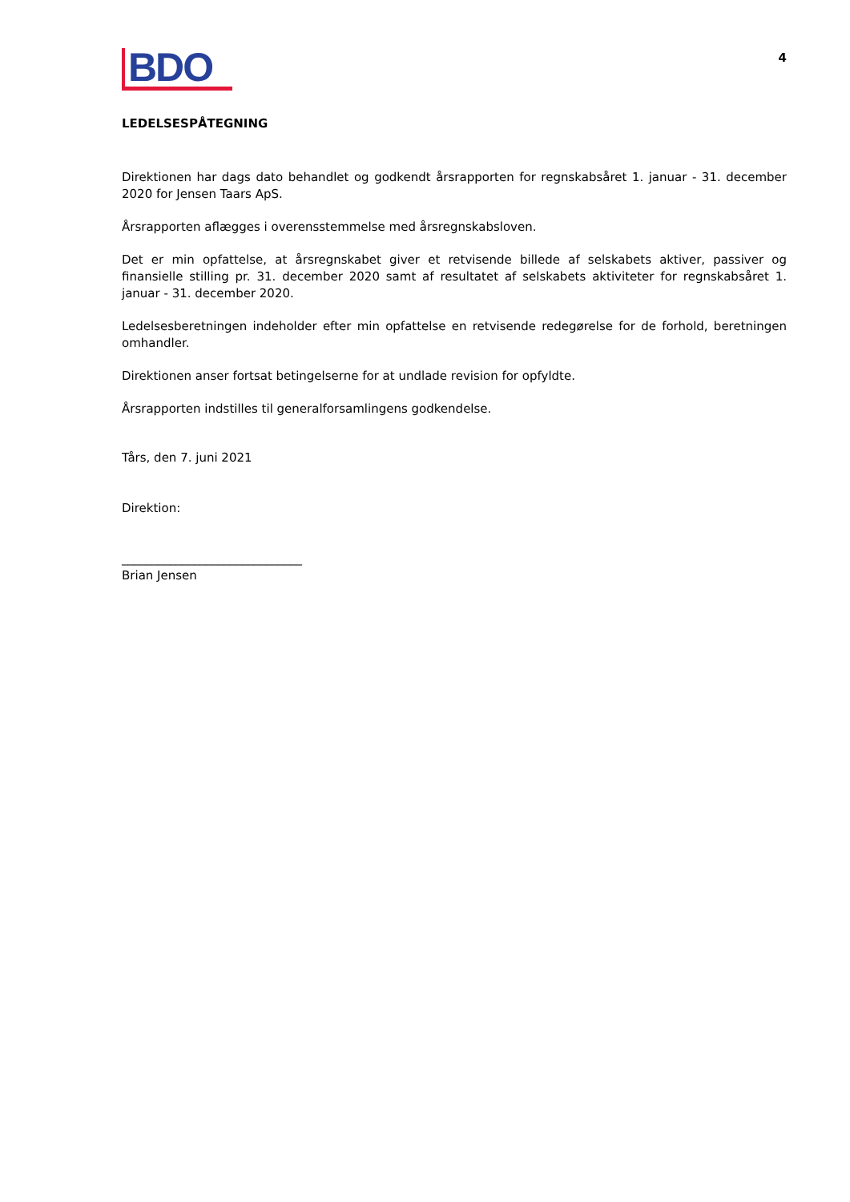BDO
4
LEDELSESPÅTEGNING
Direktionen har dags dato behandlet og godkendt årsrapporten for regnskabsåret 1. januar - 31. december 2020 for Jensen Taars ApS.
Årsrapporten aflægges i overensstemmelse med årsregnskabsloven.
Det er min opfattelse, at årsregnskabet giver et retvisende billede af selskabets aktiver, passiver og finansielle stilling pr. 31. december 2020 samt af resultatet af selskabets aktiviteter for regnskabsåret 1. januar - 31. december 2020.
Ledelsesberetningen indeholder efter min opfattelse en retvisende redegørelse for de forhold, beretningen omhandler.
Direktionen anser fortsat betingelserne for at undlade revision for opfyldte.
Årsrapporten indstilles til generalforsamlingens godkendelse.
Tårs, den 7. juni 2021
Direktion:
______________________________
Brian Jensen